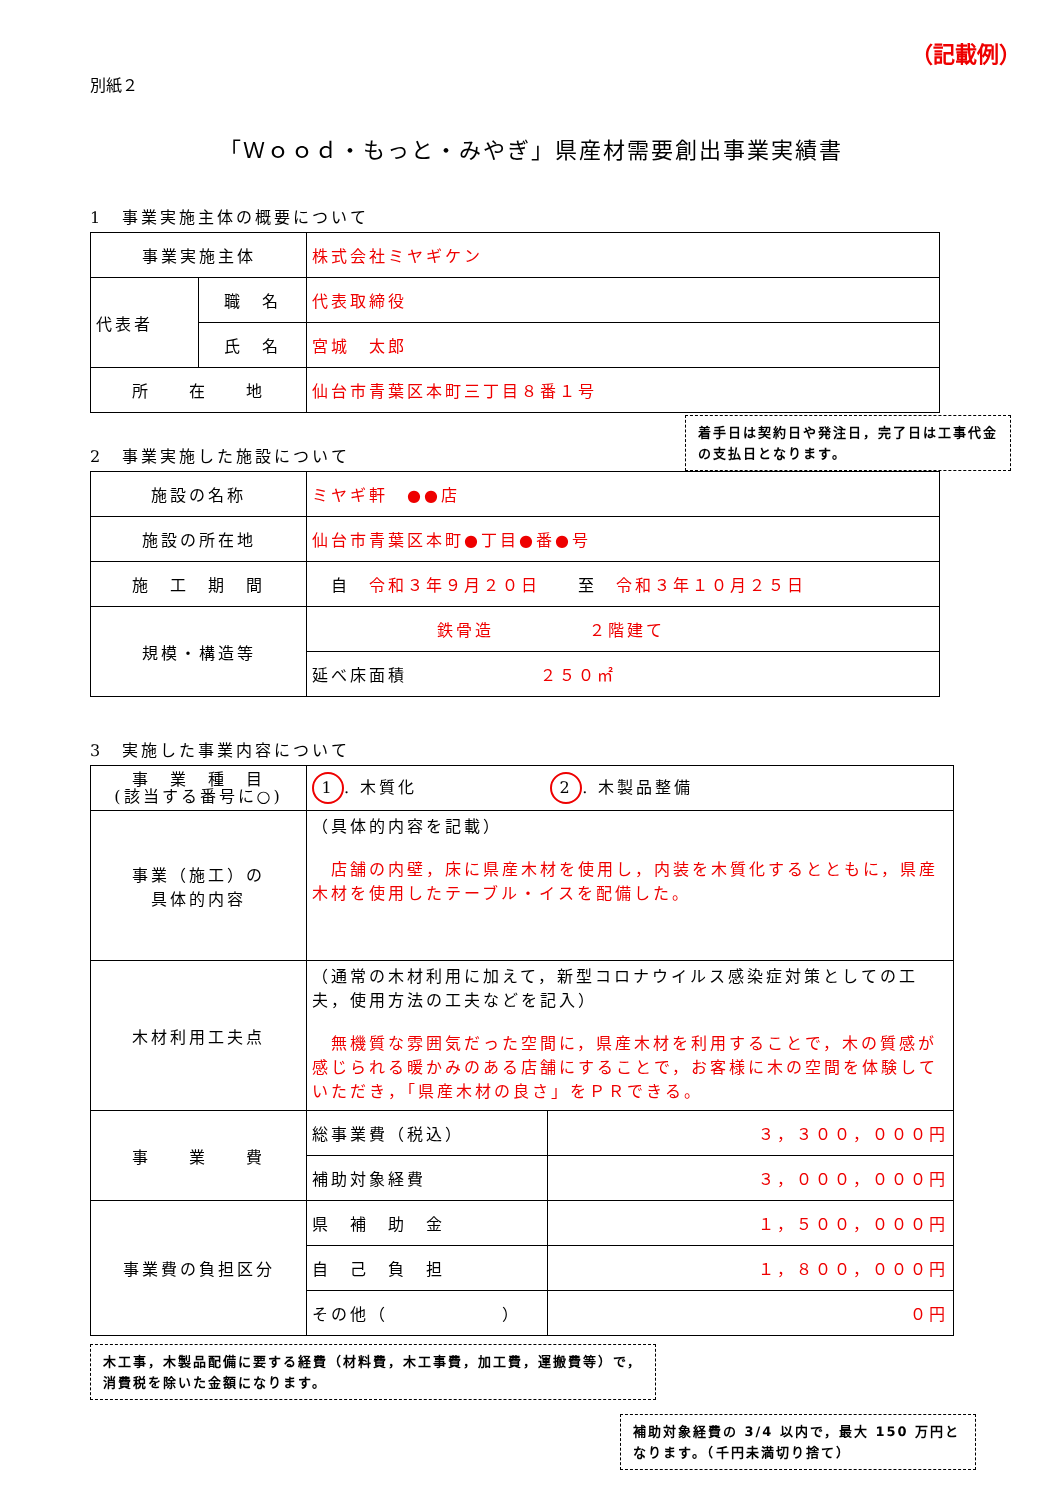（記載例）
別紙２
「Ｗｏｏｄ・もっと・みやぎ」県産材需要創出事業実績書
1　事業実施主体の概要について
| 事業実施主体 | | 株式会社ミヤギケン |
| 代表者 | 職 名 | 代表取締役 |
| | 氏 名 | 宮城 太郎 |
| 所 在 地 | | 仙台市青葉区本町三丁目８番１号 |
2　事業実施した施設について
着手日は契約日や発注日，完了日は工事代金の支払日となります。
| 施設の名称 | ミヤギ軒 ●●店 |
| 施設の所在地 | 仙台市青葉区本町●丁目●番●号 |
| 施 工 期 間 | 自 令和３年９月２０日 至 令和３年１０月２５日 |
| 規模・構造等 | 鉄骨造 ２階建て |
| | 延べ床面積 ２５０㎡ |
3　実施した事業内容について
| 事 業 種 目 (該当する番号に○) | 1 . 木質化 2 . 木製品整備 | |
| 事業（施工）の 具体的内容 | （具体的内容を記載） 店舗の内壁，床に県産木材を使用し，内装を木質化するとともに，県産木材を使用したテーブル・イスを配備した。 | |
| 木材利用工夫点 | （通常の木材利用に加えて，新型コロナウイルス感染症対策としての工夫，使用方法の工夫などを記入） 無機質な雰囲気だった空間に，県産木材を利用することで，木の質感が感じられる暖かみのある店舗にすることで，お客様に木の空間を体験していただき，「県産木材の良さ」をＰＲできる。 | |
| 事 業 費 | 総事業費（税込） | ３，３００，０００円 |
| | 補助対象経費 | ３，０００，０００円 |
| 事業費の負担区分 | 県 補 助 金 | １，５００，０００円 |
| | 自 己 負 担 | １，８００，０００円 |
| | その他（ ） | ０円 |
木工事，木製品配備に要する経費（材料費，木工事費，加工費，運搬費等）で，消費税を除いた金額になります。
補助対象経費の 3/4 以内で，最大 150 万円となります。（千円未満切り捨て）